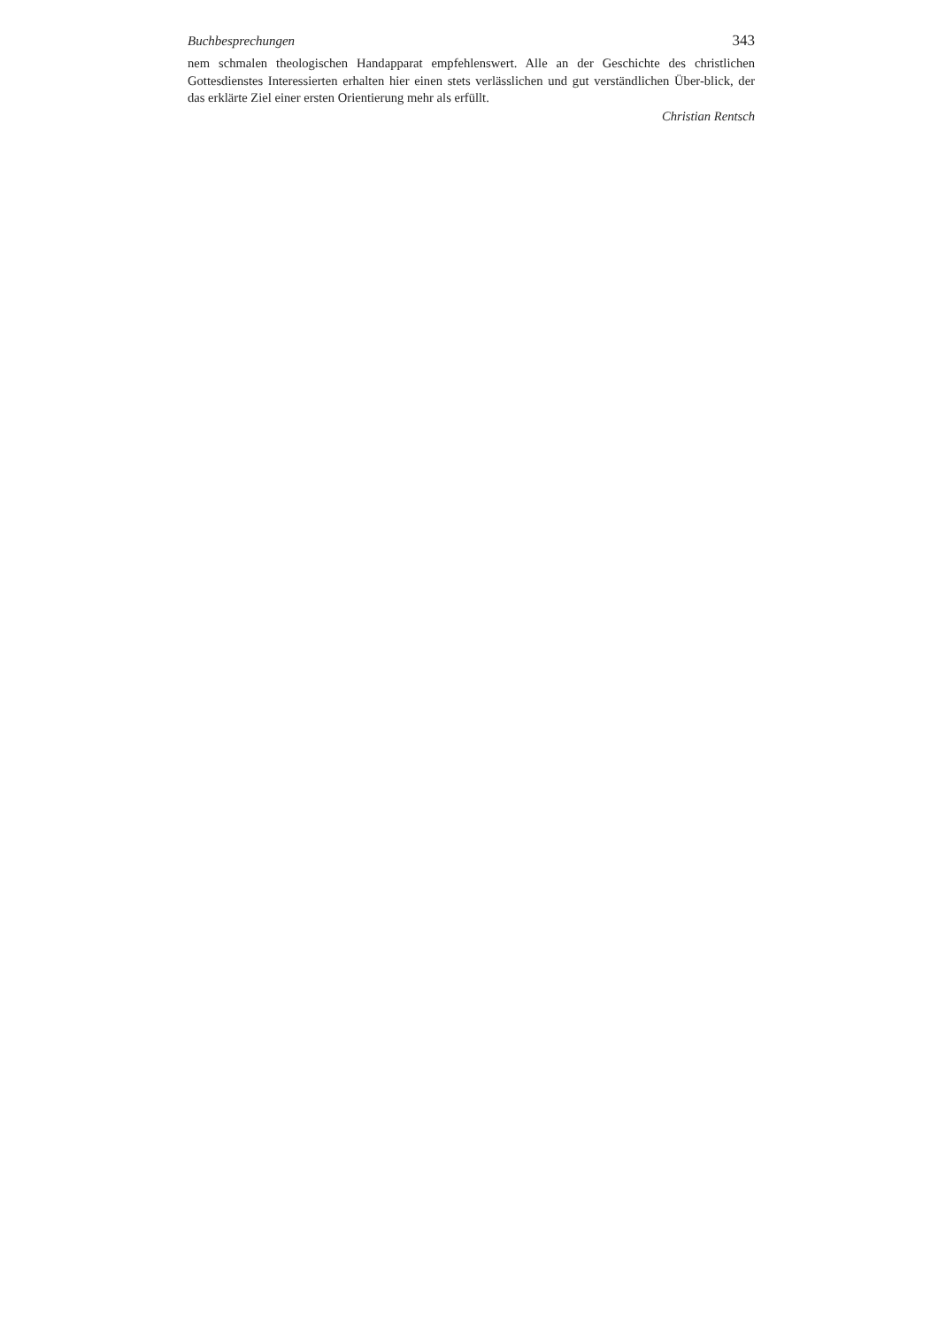Buchbesprechungen 343
nem schmalen theologischen Handapparat empfehlenswert. Alle an der Geschichte des christlichen Gottesdienstes Interessierten erhalten hier einen stets verlässlichen und gut verständlichen Über-blick, der das erklärte Ziel einer ersten Orientierung mehr als erfüllt.
Christian Rentsch